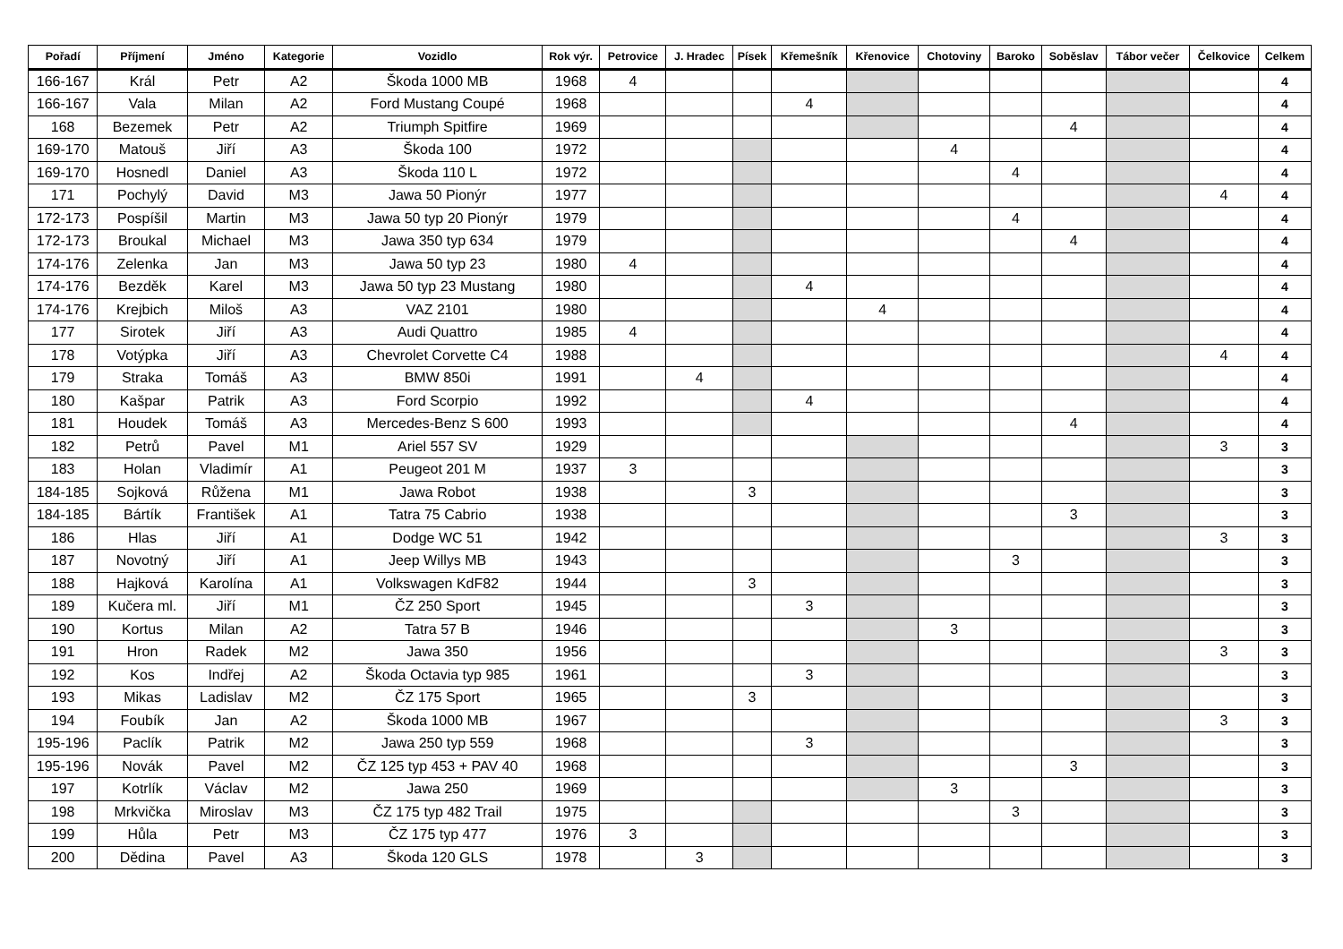| Pořadí | Příjmení | Jméno | Kategorie | Vozidlo | Rok výr. | Petrovice | J. Hradec | Písek | Křemešník | Křenovice | Chotoviny | Baroko | Soběslav | Tábor večer | Čelkovice | Celkem |
| --- | --- | --- | --- | --- | --- | --- | --- | --- | --- | --- | --- | --- | --- | --- | --- | --- |
| 166-167 | Král | Petr | A2 | Škoda 1000 MB | 1968 | 4 | | | | | | | | | | 4 |
| 166-167 | Vala | Milan | A2 | Ford Mustang Coupé | 1968 | | | | 4 | | | | | | | 4 |
| 168 | Bezemek | Petr | A2 | Triumph Spitfire | 1969 | | | | | | | | 4 | | | 4 |
| 169-170 | Matouš | Jiří | A3 | Škoda 100 | 1972 | | | | | | 4 | | | | | 4 |
| 169-170 | Hosnedl | Daniel | A3 | Škoda 110 L | 1972 | | | | | | | 4 | | | | 4 |
| 171 | Pochylý | David | M3 | Jawa 50 Pionýr | 1977 | | | | | | | | | | 4 | 4 |
| 172-173 | Pospíšil | Martin | M3 | Jawa 50 typ 20 Pionýr | 1979 | | | | | | | 4 | | | | 4 |
| 172-173 | Broukal | Michael | M3 | Jawa 350 typ 634 | 1979 | | | | | | | | 4 | | | 4 |
| 174-176 | Zelenka | Jan | M3 | Jawa 50 typ 23 | 1980 | 4 | | | | | | | | | | 4 |
| 174-176 | Bezděk | Karel | M3 | Jawa 50 typ 23 Mustang | 1980 | | | | 4 | | | | | | | 4 |
| 174-176 | Krejbich | Miloš | A3 | VAZ 2101 | 1980 | | | | | 4 | | | | | | 4 |
| 177 | Sirotek | Jiří | A3 | Audi Quattro | 1985 | 4 | | | | | | | | | | 4 |
| 178 | Votýpka | Jiří | A3 | Chevrolet Corvette C4 | 1988 | | | | | | | | | | 4 | 4 |
| 179 | Straka | Tomáš | A3 | BMW 850i | 1991 | | 4 | | | | | | | | | 4 |
| 180 | Kašpar | Patrik | A3 | Ford Scorpio | 1992 | | | | 4 | | | | | | | 4 |
| 181 | Houdek | Tomáš | A3 | Mercedes-Benz S 600 | 1993 | | | | | | | | 4 | | | 4 |
| 182 | Petrů | Pavel | M1 | Ariel 557 SV | 1929 | | | | | | | | | | 3 | 3 |
| 183 | Holan | Vladimír | A1 | Peugeot 201 M | 1937 | 3 | | | | | | | | | | 3 |
| 184-185 | Sojková | Růžena | M1 | Jawa Robot | 1938 | | | 3 | | | | | | | | 3 |
| 184-185 | Bártík | František | A1 | Tatra 75 Cabrio | 1938 | | | | | | | | 3 | | | 3 |
| 186 | Hlas | Jiří | A1 | Dodge WC 51 | 1942 | | | | | | | | | | 3 | 3 |
| 187 | Novotný | Jiří | A1 | Jeep Willys MB | 1943 | | | | | | | 3 | | | | 3 |
| 188 | Hajková | Karolína | A1 | Volkswagen KdF82 | 1944 | | | 3 | | | | | | | | 3 |
| 189 | Kučera ml. | Jiří | M1 | ČZ 250 Sport | 1945 | | | | 3 | | | | | | | 3 |
| 190 | Kortus | Milan | A2 | Tatra 57 B | 1946 | | | | | | 3 | | | | | 3 |
| 191 | Hron | Radek | M2 | Jawa 350 | 1956 | | | | | | | | | | 3 | 3 |
| 192 | Kos | Indřej | A2 | Škoda Octavia typ 985 | 1961 | | | | 3 | | | | | | | 3 |
| 193 | Mikas | Ladislav | M2 | ČZ 175 Sport | 1965 | | | 3 | | | | | | | | 3 |
| 194 | Foubík | Jan | A2 | Škoda 1000 MB | 1967 | | | | | | | | | | 3 | 3 |
| 195-196 | Paclík | Patrik | M2 | Jawa 250 typ 559 | 1968 | | | | 3 | | | | | | | 3 |
| 195-196 | Novák | Pavel | M2 | ČZ 125 typ 453 + PAV 40 | 1968 | | | | | | | | 3 | | | 3 |
| 197 | Kotrlík | Václav | M2 | Jawa 250 | 1969 | | | | | | 3 | | | | | 3 |
| 198 | Mrkvička | Miroslav | M3 | ČZ 175 typ 482 Trail | 1975 | | | | | | | 3 | | | | 3 |
| 199 | Hůla | Petr | M3 | ČZ 175 typ 477 | 1976 | 3 | | | | | | | | | | 3 |
| 200 | Dědina | Pavel | A3 | Škoda 120 GLS | 1978 | | 3 | | | | | | | | | 3 |